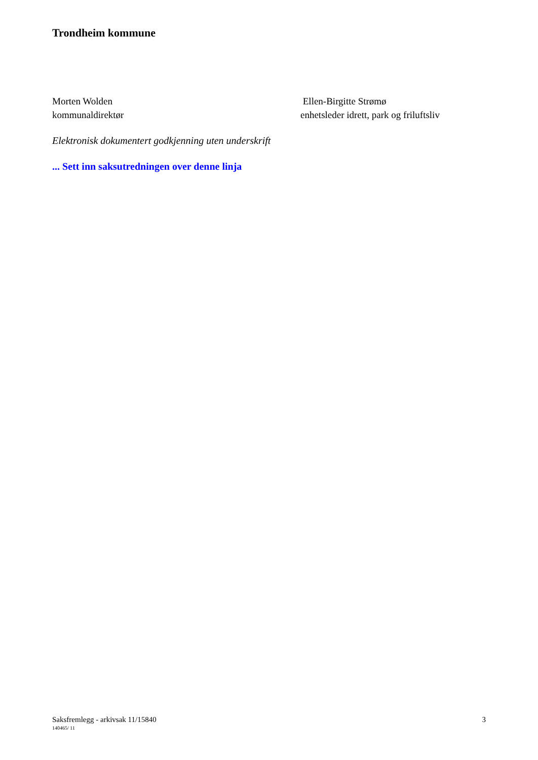Trondheim kommune
Morten Wolden
kommunaldirektør
Ellen-Birgitte Strømø
enhetsleder idrett, park og friluftsliv
Elektronisk dokumentert godkjenning uten underskrift
... Sett inn saksutredningen over denne linja
Saksfremlegg - arkivsak 11/15840 3
140465/ 11